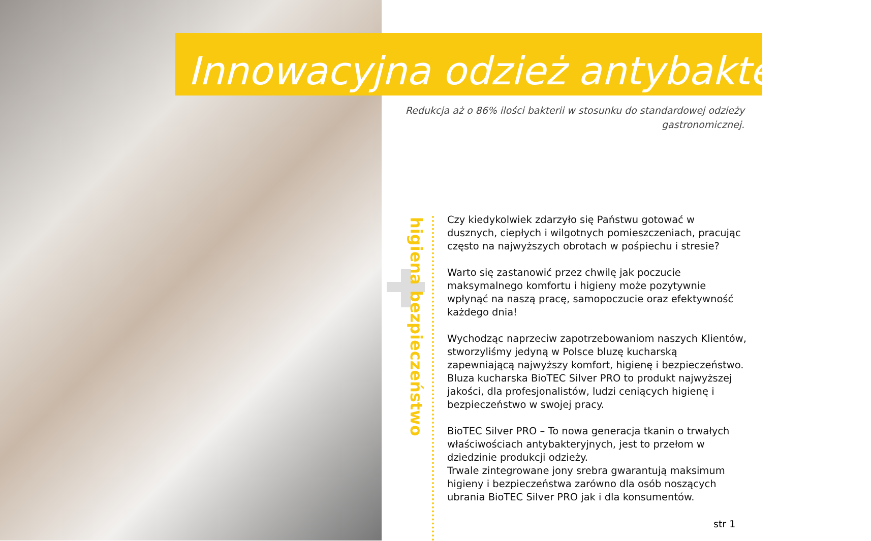Innowacyjna odzież antybakteryjna
Redukcja aż o 86% ilości bakterii w stosunku do standardowej odzieży gastronomicznej.
higiena bezpieczeństwo
Czy kiedykolwiek zdarzyło się Państwu gotować w dusznych, ciepłych i wilgotnych pomieszczeniach, pracując często na najwyższych obrotach w pośpiechu i stresie?
Warto się zastanowić przez chwilę jak poczucie maksymalnego komfortu i higieny może pozytywnie wpłynąć na naszą pracę, samopoczucie oraz efektywność każdego dnia!
Wychodząc naprzeciw zapotrzebowaniom naszych Klientów, stworzyliśmy jedyną w Polsce bluzę kucharską zapewniającą najwyższy komfort, higienę i bezpieczeństwo.
Bluza kucharska BioTEC Silver PRO to produkt najwyższej jakości, dla profesjonalistów, ludzi ceniących higienę i bezpieczeństwo w swojej pracy.
BioTEC Silver PRO – To nowa generacja tkanin o trwałych właściwościach antybakteryjnych, jest to przełom w dziedzinie produkcji odzieży.
Trwale zintegrowane jony srebra gwarantują maksimum higieny i bezpieczeństwa zarówno dla osób noszących ubrania BioTEC Silver PRO jak i dla konsumentów.
str 1